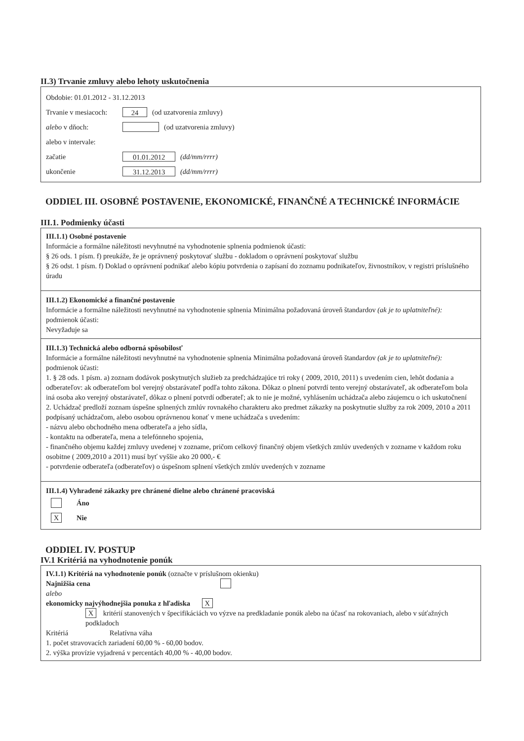II.3) Trvanie zmluvy alebo lehoty uskutočnenia
Obdobie: 01.01.2012 - 31.12.2013
Trvanie v mesiacoch: 24 (od uzatvorenia zmluvy)
alebo v dňoch: (od uzatvorenia zmluvy)
alebo v intervale:
začatie 01.01.2012 (dd/mm/rrrr)
ukončenie 31.12.2013 (dd/mm/rrrr)
ODDIEL III. OSOBNÉ POSTAVENIE, EKONOMICKÉ, FINANČNÉ A TECHNICKÉ INFORMÁCIE
III.1. Podmienky účasti
III.1.1) Osobné postavenie
Informácie a formálne náležitosti nevyhnutné na vyhodnotenie splnenia podmienok účasti:
§ 26 ods. 1 písm. f) preukáže, že je oprávnený poskytovať službu - dokladom o oprávnení poskytovať službu
§ 26 odst. 1 písm. f) Doklad o oprávnení podnikať alebo kópiu potvrdenia o zapísaní do zoznamu podnikateľov, živnostníkov, v registri príslušného úradu
III.1.2) Ekonomické a finančné postavenie
Informácie a formálne náležitosti nevyhnutné na vyhodnotenie splnenia podmienok účasti:
Minimálna požadovaná úroveň štandardov (ak je to uplatniteľné):
Nevyžaduje sa
III.1.3) Technická alebo odborná spôsobilosť
Informácie a formálne náležitosti nevyhnutné na vyhodnotenie splnenia podmienok účasti:
Minimálna požadovaná úroveň štandardov (ak je to uplatniteľné):
1. § 28 ods. 1 písm. a) zoznam dodávok poskytnutých služieb za predchádzajúce tri roky ( 2009, 2010, 2011) s uvedením cien, lehôt dodania a odberateľov: ak odberateľom bol verejný obstarávateľ podľa tohto zákona. Dôkaz o plnení potvrdí tento verejný obstarávateľ, ak odberateľom bola iná osoba ako verejný obstarávateľ, dôkaz o plnení potvrdí odberateľ; ak to nie je možné, vyhlásením uchádzača alebo záujemcu o ich uskutočnení
2. Uchádzač predloží zoznam úspešne splnených zmlúv rovnakého charakteru ako predmet zákazky na poskytnutie služby za rok 2009, 2010 a 2011 podpísaný uchádzačom, alebo osobou oprávnenou konať v mene uchádzača s uvedením:
- názvu alebo obchodného mena odberateľa a jeho sídla,
- kontaktu na odberateľa, mena a telefónneho spojenia,
- finančného objemu každej zmluvy uvedenej v zozname, pričom celkový finančný objem všetkých zmlúv uvedených v zozname v každom roku osobitne ( 2009,2010 a 2011) musí byť vyššie ako 20 000,- €
- potvrdenie odberateľa (odberateľov) o úspešnom splnení všetkých zmlúv uvedených v zozname
III.1.4) Vyhradené zákazky pre chránené dielne alebo chránené pracoviská
Áno
X Nie
ODDIEL IV. POSTUP
IV.1 Kritériá na vyhodnotenie ponúk
IV.1.1) Kritériá na vyhodnotenie ponúk (označte v príslušnom okienku)
Najnižšia cena
alebo
ekonomicky najvýhodnejšia ponuka z hľadiska X
X kritérií stanovených v špecifikáciách vo výzve na predkladanie ponúk alebo na účasť na rokovaniach, alebo v súťažných podkladoch
Kritériá Relatívna váha
1. počet stravovacích zariadení 60,00 % - 60,00 bodov.
2. výška provízie vyjadrená v percentách 40,00 % - 40,00 bodov.